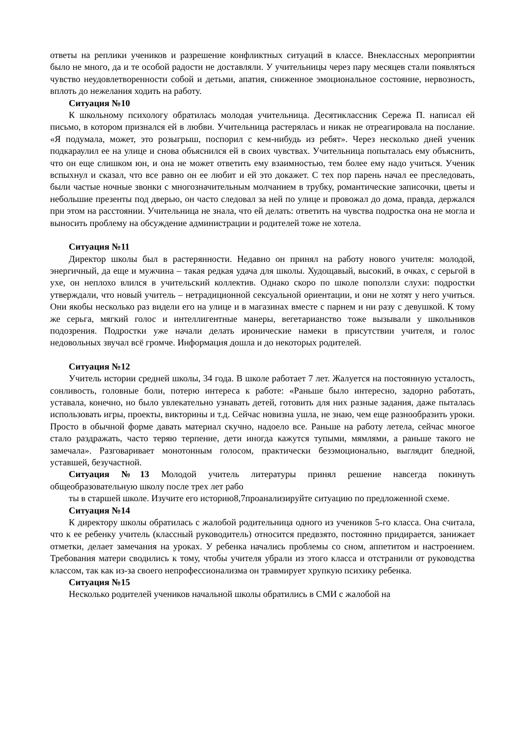ответы на реплики учеников и разрешение конфликтных ситуаций в классе. Внеклассных мероприятии было не много, да и те особой радости не доставляли. У учительницы через пару месяцев стали появляться чувство неудовлетворенности собой и детьми, апатия, сниженное эмоциональное состояние, нервозность, вплоть до нежелания ходить на работу.
Ситуация №10
К школьному психологу обратилась молодая учительница. Десятиклассник Сережа П. написал ей письмо, в котором признался ей в любви. Учительница растерялась и никак не отреагировала на послание. «Я подумала, может, это розыгрыш, поспорил с кем-нибудь из ребят». Через несколько дней ученик подкараулил ее на улице и снова объяснился ей в своих чувствах. Учительница попыталась ему объяснить, что он еще слишком юн, и она не может ответить ему взаимностью, тем более ему надо учиться. Ученик вспыхнул и сказал, что все равно он ее любит и ей это докажет. С тех пор парень начал ее преследовать, были частые ночные звонки с многозначительным молчанием в трубку, романтические записочки, цветы и небольшие презенты под дверью, он часто следовал за ней по улице и провожал до дома, правда, держался при этом на расстоянии. Учительница не знала, что ей делать: ответить на чувства подростка она не могла и выносить проблему на обсуждение администрации и родителей тоже не хотела.
Ситуация №11
Директор школы был в растерянности. Недавно он принял на работу нового учителя: молодой, энергичный, да еще и мужчина – такая редкая удача для школы. Худощавый, высокий, в очках, с серьгой в ухе, он неплохо влился в учительский коллектив. Однако скоро по школе поползли слухи: подростки утверждали, что новый учитель – нетрадиционной сексуальной ориентации, и они не хотят у него учиться. Они якобы несколько раз видели его на улице и в магазинах вместе с парнем и ни разу с девушкой. К тому же серьга, мягкий голос и интеллигентные манеры, вегетарианство тоже вызывали у школьников подозрения. Подростки уже начали делать иронические намеки в присутствии учителя, и голос недовольных звучал всё громче. Информация дошла и до некоторых родителей.
Ситуация №12
Учитель истории средней школы, 34 года. В школе работает 7 лет. Жалуется на постоянную усталость, сонливость, головные боли, потерю интереса к работе: «Раньше было интересно, задорно работать, уставала, конечно, но было увлекательно узнавать детей, готовить для них разные задания, даже пыталась использовать игры, проекты, викторины и т.д. Сейчас новизна ушла, не знаю, чем еще разнообразить уроки. Просто в обычной форме давать материал скучно, надоело все. Раньше на работу летела, сейчас многое стало раздражать, часто теряю терпение, дети иногда кажутся тупыми, мямлями, а раньше такого не замечала». Разговаривает монотонным голосом, практически безэмоционально, выглядит бледной, уставшей, безучастной.
Ситуация №13 Молодой учитель литературы принял решение навсегда покинуть общеобразовательную школу после трех лет рабо
ты в старшей школе. Изучите его историю8,7проанализируйте ситуацию по предложенной схеме.
Ситуация №14
К директору школы обратилась с жалобой родительница одного из учеников 5-го класса. Она считала, что к ее ребенку учитель (классный руководитель) относится предвзято, постоянно придирается, занижает отметки, делает замечания на уроках. У ребенка начались проблемы со сном, аппетитом и настроением. Требования матери сводились к тому, чтобы учителя убрали из этого класса и отстранили от руководства классом, так как из-за своего непрофессионализма он травмирует хрупкую психику ребенка.
Ситуация №15
Несколько родителей учеников начальной школы обратились в СМИ с жалобой на